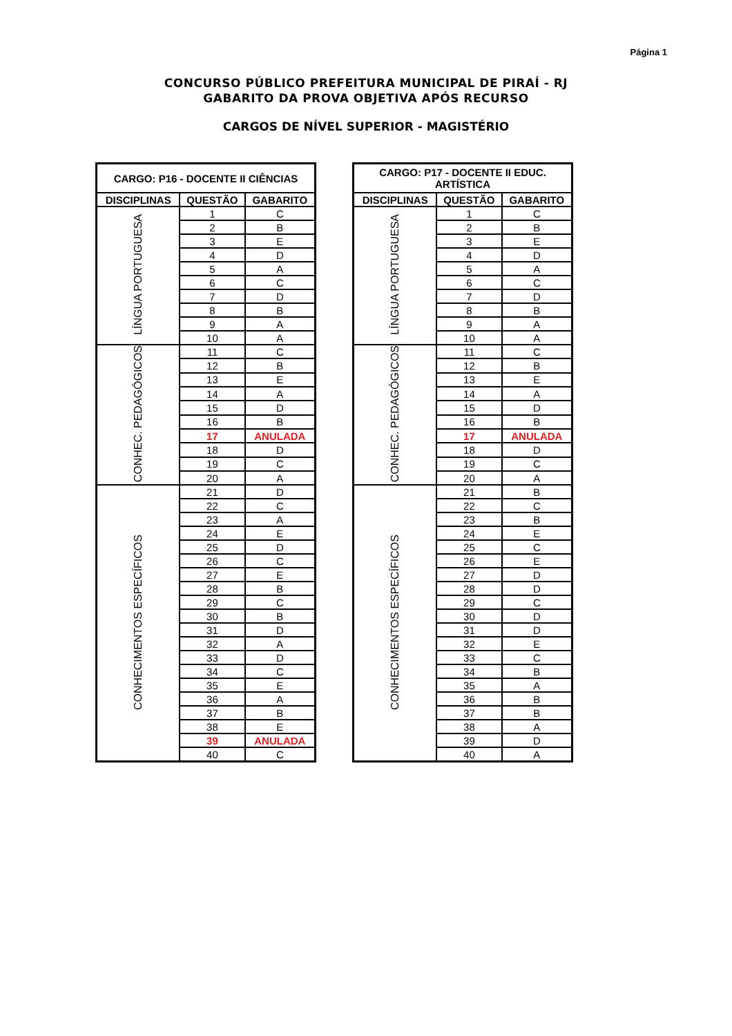Página 1
CONCURSO PÚBLICO PREFEITURA MUNICIPAL DE PIRAÍ - RJ
GABARITO DA PROVA OBJETIVA APÓS RECURSO
CARGOS DE NÍVEL SUPERIOR - MAGISTÉRIO
| CARGO: P16 - DOCENTE II CIÊNCIAS | | |
| --- | --- | --- |
| DISCIPLINAS | QUESTÃO | GABARITO |
| LÍNGUA PORTUGUESA | 1 | C |
| | 2 | B |
| | 3 | E |
| | 4 | D |
| | 5 | A |
| | 6 | C |
| | 7 | D |
| | 8 | B |
| | 9 | A |
| | 10 | A |
| CONHEC. PEDAGÓGICOS | 11 | C |
| | 12 | B |
| | 13 | E |
| | 14 | A |
| | 15 | D |
| | 16 | B |
| | 17 | ANULADA |
| | 18 | D |
| | 19 | C |
| | 20 | A |
| CONHECIMENTOS ESPECÍFICOS | 21 | D |
| | 22 | C |
| | 23 | A |
| | 24 | E |
| | 25 | D |
| | 26 | C |
| | 27 | E |
| | 28 | B |
| | 29 | C |
| | 30 | B |
| | 31 | D |
| | 32 | A |
| | 33 | D |
| | 34 | C |
| | 35 | E |
| | 36 | A |
| | 37 | B |
| | 38 | E |
| | 39 | ANULADA |
| | 40 | C |
| CARGO: P17 - DOCENTE II EDUC. ARTÍSTICA | | |
| --- | --- | --- |
| DISCIPLINAS | QUESTÃO | GABARITO |
| LÍNGUA PORTUGUESA | 1 | C |
| | 2 | B |
| | 3 | E |
| | 4 | D |
| | 5 | A |
| | 6 | C |
| | 7 | D |
| | 8 | B |
| | 9 | A |
| | 10 | A |
| CONHEC. PEDAGÓGICOS | 11 | C |
| | 12 | B |
| | 13 | E |
| | 14 | A |
| | 15 | D |
| | 16 | B |
| | 17 | ANULADA |
| | 18 | D |
| | 19 | C |
| | 20 | A |
| CONHECIMENTOS ESPECÍFICOS | 21 | B |
| | 22 | C |
| | 23 | B |
| | 24 | E |
| | 25 | C |
| | 26 | E |
| | 27 | D |
| | 28 | D |
| | 29 | C |
| | 30 | D |
| | 31 | D |
| | 32 | E |
| | 33 | C |
| | 34 | B |
| | 35 | A |
| | 36 | B |
| | 37 | B |
| | 38 | A |
| | 39 | D |
| | 40 | A |